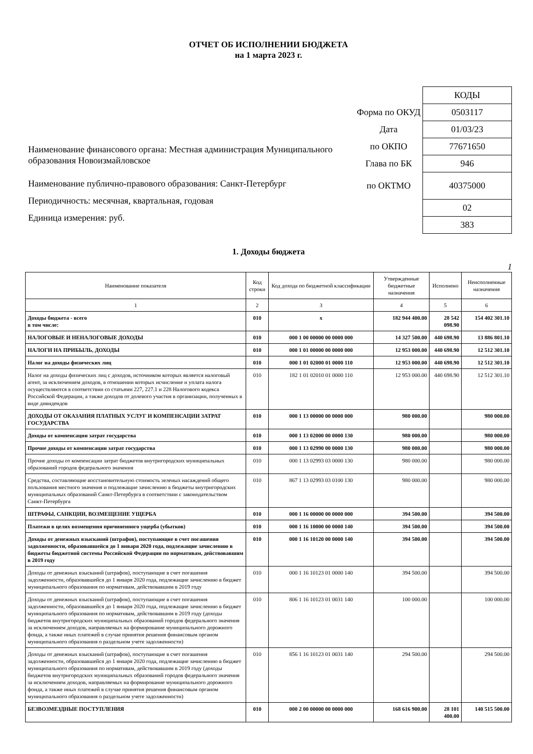ОТЧЕТ ОБ ИСПОЛНЕНИИ БЮДЖЕТА
на 1 марта 2023 г.
Наименование финансового органа: Местная администрация Муниципального образования Новоизмайловское
Наименование публично-правового образования: Санкт-Петербург
Периодичность: месячная, квартальная, годовая
Единица измерения: руб.
| | КОДЫ |
| Форма по ОКУД | 0503117 |
| Дата | 01/03/23 |
| по ОКПО | 77671650 |
| Глава по БК | 946 |
| по ОКТМО | 40375000 |
| | 02 |
| | 383 |
1. Доходы бюджета
1
| Наименование показателя | Код строки | Код дохода по бюджетной классификации | Утвержденные бюджетные назначения | Исполнено | Неисполненные назначения |
| --- | --- | --- | --- | --- | --- |
| 1 | 2 | 3 | 4 | 5 | 6 |
| Доходы бюджета - всего в том числе: | 010 | x | 182 944 400.00 | 28 542 098.90 | 154 402 301.10 |
| НАЛОГОВЫЕ И НЕНАЛОГОВЫЕ ДОХОДЫ | 010 | 000 1 00 00000 00 0000 000 | 14 327 500.00 | 440 698.90 | 13 886 801.10 |
| НАЛОГИ НА ПРИБЫЛЬ, ДОХОДЫ | 010 | 000 1 01 00000 00 0000 000 | 12 953 000.00 | 440 698.90 | 12 512 301.10 |
| Налог на доходы физических лиц | 010 | 000 1 01 02000 01 0000 110 | 12 953 000.00 | 440 698.90 | 12 512 301.10 |
| Налог на доходы физических лиц с доходов, источником которых является налоговый агент, за исключением доходов, в отношении которых исчисление и уплата налога осуществляются в соответствии со статьями 227, 227.1 и 228 Налогового кодекса Российской Федерации, а также доходов от долевого участия в организации, полученных в виде дивидендов | 010 | 182 1 01 02010 01 0000 110 | 12 953 000.00 | 440 698.90 | 12 512 301.10 |
| ДОХОДЫ ОТ ОКАЗАНИЯ ПЛАТНЫХ УСЛУГ И КОМПЕНСАЦИИ ЗАТРАТ ГОСУДАРСТВА | 010 | 000 1 13 00000 00 0000 000 | 980 000.00 | | 980 000.00 |
| Доходы от компенсации затрат государства | 010 | 000 1 13 02000 00 0000 130 | 980 000.00 | | 980 000.00 |
| Прочие доходы от компенсации затрат государства | 010 | 000 1 13 02990 00 0000 130 | 980 000.00 | | 980 000.00 |
| Прочие доходы от компенсации затрат бюджетов внутригородских муниципальных образований городов федерального значения | 010 | 000 1 13 02993 03 0000 130 | 980 000.00 | | 980 000.00 |
| Средства, составляющие восстановительную стоимость зеленых насаждений общего пользования местного значения и подлежащие зачислению в бюджеты внутригородских муниципальных образований Санкт-Петербурга в соответствии с законодательством Санкт-Петербурга | 010 | 867 1 13 02993 03 0100 130 | 980 000.00 | | 980 000.00 |
| ШТРАФЫ, САНКЦИИ, ВОЗМЕЩЕНИЕ УЩЕРБА | 010 | 000 1 16 00000 00 0000 000 | 394 500.00 | | 394 500.00 |
| Платежи в целях возмещения причиненного ущерба (убытков) | 010 | 000 1 16 10000 00 0000 140 | 394 500.00 | | 394 500.00 |
| Доходы от денежных взысканий (штрафов), поступающие в счет погашения задолженности, образовавшейся до 1 января 2020 года, подлежащие зачислению в бюджеты бюджетной системы Российской Федерации по нормативам, действовавшим в 2019 году | 010 | 000 1 16 10120 00 0000 140 | 394 500.00 | | 394 500.00 |
| Доходы от денежных взысканий (штрафов), поступающие в счет погашения задолженности, образовавшейся до 1 января 2020 года, подлежащие зачислению в бюджет муниципального образования по нормативам, действовавшим в 2019 году | 010 | 000 1 16 10123 01 0000 140 | 394 500.00 | | 394 500.00 |
| Доходы от денежных взысканий (штрафов), поступающие в счет погашения задолженности, образовавшейся до 1 января 2020 года, подлежащие зачислению в бюджет муниципального образования по нормативам, действовавшим в 2019 году (доходы бюджетов внутригородских муниципальных образований городов федерального значения за исключением доходов, направляемых на формирование муниципального дорожного фонда, а также иных платежей в случае принятия решения финансовым органом муниципального образования о раздельном учете задолженности) | 010 | 806 1 16 10123 01 0031 140 | 100 000.00 | | 100 000.00 |
| Доходы от денежных взысканий (штрафов), поступающие в счет погашения задолженности, образовавшейся до 1 января 2020 года, подлежащие зачислению в бюджет муниципального образования по нормативам, действовавшим в 2019 году (доходы бюджетов внутригородских муниципальных образований городов федерального значения за исключением доходов, направляемых на формирование муниципального дорожного фонда, а также иных платежей в случае принятия решения финансовым органом муниципального образования о раздельном учете задолженности) | 010 | 856 1 16 10123 01 0031 140 | 294 500.00 | | 294 500.00 |
| БЕЗВОЗМЕЗДНЫЕ ПОСТУПЛЕНИЯ | 010 | 000 2 00 00000 00 0000 000 | 168 616 900.00 | 28 101 400.00 | 140 515 500.00 |